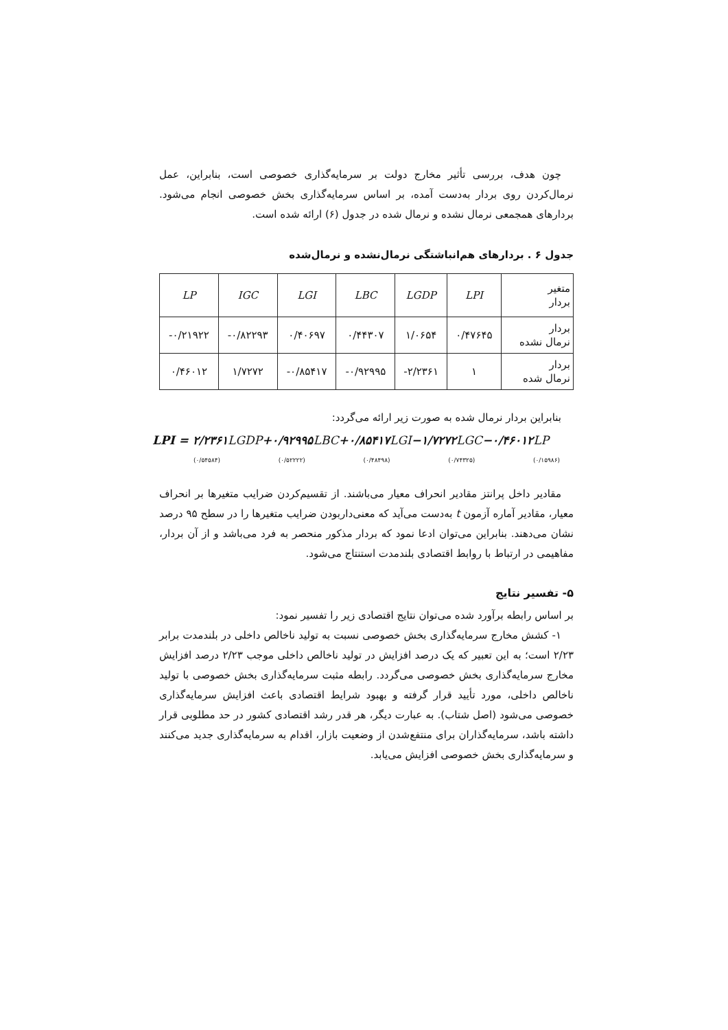چون هدف، بررسی تأثیر مخارج دولت بر سرمایه‌گذاری خصوصی است، بنابراین، عمل نرمال‌کردن روی بردار به‌دست آمده، بر اساس سرمایه‌گذاری بخش خصوصی انجام می‌شود. بردارهای همجمعی نرمال نشده و نرمال شده در جدول (۶) ارائه شده است.
جدول ۶ . بردارهای هم‌انباشتگی نرمال‌نشده و نرمال‌شده
| LP | IGC | LGI | LBC | LGDP | LPI | متغیر بردار |
| --- | --- | --- | --- | --- | --- | --- |
| -۰/۲۱۹۲۲ | -۰/۸۲۲۹۳ | ۰/۴۰۶۹۷ | ۰/۴۴۳۰۷ | ۱/۰۶۵۴ | ۰/۴۷۶۴۵ | بردار نرمال نشده |
| ۰/۴۶۰۱۲ | ۱/۷۲۷۲ | -۰/۸۵۴۱۷ | -۰/۹۲۹۹۵ | -۲/۲۳۶۱ | ۱ | بردار نرمال شده |
بنابراین بردار نرمال شده به صورت زیر ارائه می‌گردد:
LPI = ۲/۲۳۶۱ LGDP+۰/۹۲۹۹۵ LBC+۰/۸۵۴۱۷ LGI−۱/۷۲۷۲ LGC−۰/۴۶۰۱۲ LP
(۰/۵۴۵۸۴) (۰/۵۲۲۲۲) (۰/۴۸۴۹۸) (۰/۷۴۳۲۵) (۰/۱۵۹۸۶)
مقادیر داخل پرانتز مقادیر انحراف معیار می‌باشند. از تقسیم‌کردن ضرایب متغیرها بر انحراف معیار، مقادیر آماره آزمون t به‌دست می‌آید که معنی‌داربودن ضرایب متغیرها را در سطح ۹۵ درصد نشان می‌دهند. بنابراین می‌توان ادعا نمود که بردار مذکور منحصر به فرد می‌باشد و از آن بردار، مفاهیمی در ارتباط با روابط اقتصادی بلندمدت استنتاج می‌شود.
۵- تفسیر نتایج
بر اساس رابطه برآورد شده می‌توان نتایج اقتصادی زیر را تفسیر نمود:
۱- کشش مخارج سرمایه‌گذاری بخش خصوصی نسبت به تولید ناخالص داخلی در بلندمدت برابر ۲/۲۳ است؛ به این تعبیر که یک درصد افزایش در تولید ناخالص داخلی موجب ۲/۲۳ درصد افزایش مخارج سرمایه‌گذاری بخش خصوصی می‌گردد. رابطه مثبت سرمایه‌گذاری بخش خصوصی با تولید ناخالص داخلی، مورد تأیید قرار گرفته و بهبود شرایط اقتصادی باعث افزایش سرمایه‌گذاری خصوصی می‌شود (اصل شتاب). به عبارت دیگر، هر قدر رشد اقتصادی کشور در حد مطلوبی قرار داشته باشد، سرمایه‌گذاران برای منتفع‌شدن از وضعیت بازار، اقدام به سرمایه‌گذاری جدید می‌کنند و سرمایه‌گذاری بخش خصوصی افزایش می‌یابد.